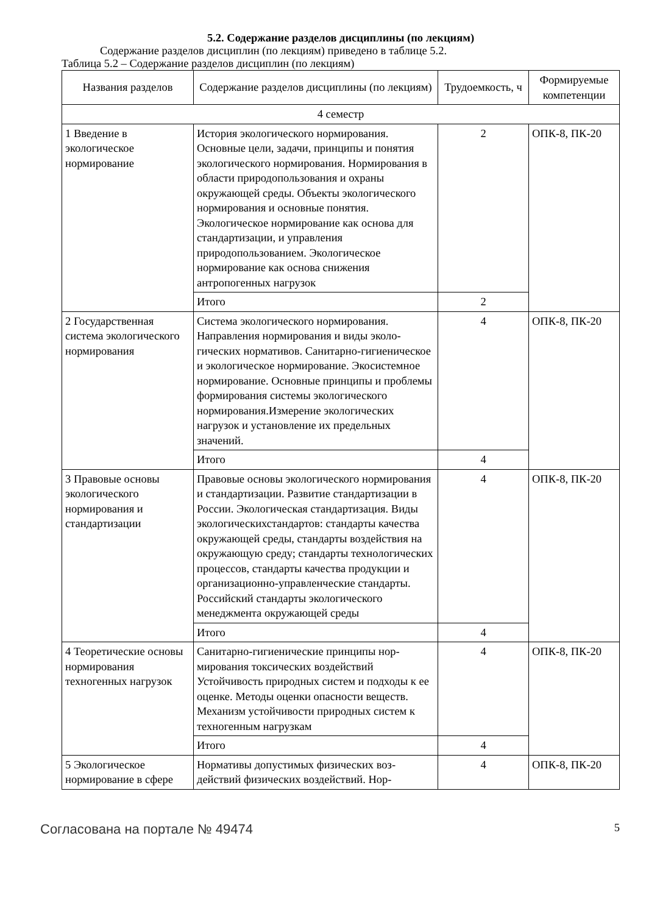5.2. Содержание разделов дисциплины (по лекциям)
Содержание разделов дисциплин (по лекциям) приведено в таблице 5.2.
Таблица 5.2 – Содержание разделов дисциплин (по лекциям)
| Названия разделов | Содержание разделов дисциплины (по лекциям) | Трудоемкость, ч | Формируемые компетенции |
| --- | --- | --- | --- |
| 4 семестр | | | |
| 1 Введение в экологическое нормирование | История экологического нормирования. Основные цели, задачи, принципы и по­нятия экологического нормирования. Нор­мирования в области природопользования и охраны окружающей среды. Объекты экологического нормирования и основные понятия. Экологическое нормирование как основа для стандартизации, и управ­ления природопользованием. Экологиче­ское нормирование как основа снижения антропогенных нагрузок | 2 | ОПК-8, ПК-20 |
| | Итого | 2 | |
| 2 Государственная система экологического нормирования | Система экологического нормирования. Направления нормирования и виды эколо­гических нормативов. Санитарно-гигие­ническое и экологическое нормирование. Экосистемное нормирование. Основные принципы и проблемы формирования си­стемы экологического нормирования.Из­мерение экологических нагрузок и уста­новление их предельных значений. | 4 | ОПК-8, ПК-20 |
| | Итого | 4 | |
| 3 Правовые основы экологического нормирования и стандартизации | Правовые основы экологического нор­мирования и стандартизации. Развитие стандартизации в России. Экологическая стандартизация. Виды экологических­стандартов: стандарты качества окружаю­щей среды, стандарты воздействия на окружающую среду; стандарты техноло­гических процессов, стандарты качества продукции и организационно-управленче­ские стандарты. Российский стандарты экологического менеджмента окружаю­щей среды | 4 | ОПК-8, ПК-20 |
| | Итого | 4 | |
| 4 Теоретические основы нормирования техногенных нагрузок | Санитарно-гигиенические принципы нор­мирования токсических воздействий Устойчивость природных систем и подхо­ды к ее оценке. Методы оценки опасности веществ. Механизм устойчивости природ­ных систем к техногенным нагрузкам | 4 | ОПК-8, ПК-20 |
| | Итого | 4 | |
| 5 Экологическое нормирование в сфере | Нормативы допустимых физических воз­действий физических воздействий. Нор- | 4 | ОПК-8, ПК-20 |
Согласована на портале № 49474 5